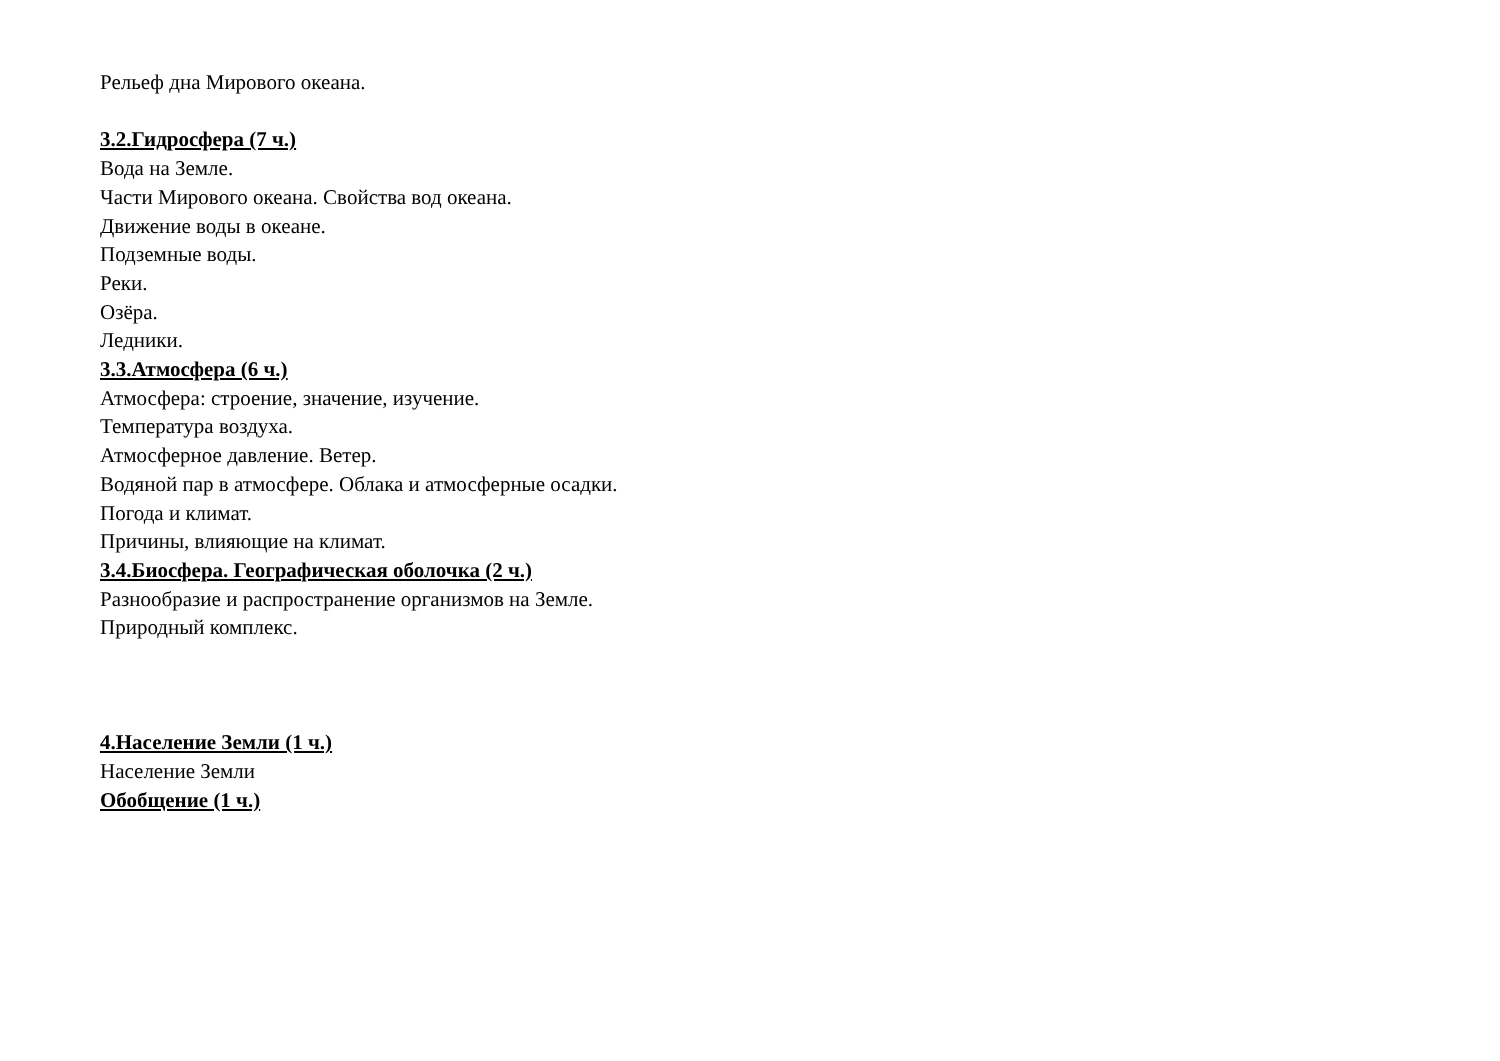Рельеф дна Мирового океана.
3.2.Гидросфера (7 ч.)
Вода на Земле.
Части Мирового океана. Свойства вод океана.
Движение воды в океане.
Подземные воды.
Реки.
Озёра.
Ледники.
3.3.Атмосфера (6 ч.)
Атмосфера: строение, значение, изучение.
Температура воздуха.
Атмосферное давление. Ветер.
Водяной пар в атмосфере. Облака и атмосферные осадки.
Погода и климат.
Причины, влияющие на климат.
3.4.Биосфера. Географическая оболочка (2 ч.)
Разнообразие и распространение организмов на Земле.
Природный комплекс.
4.Население Земли (1 ч.)
Население Земли
Обобщение (1 ч.)